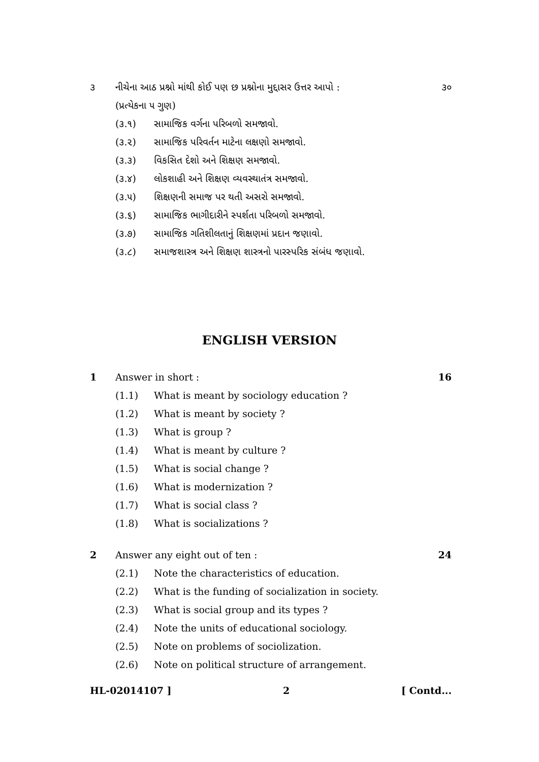૩ નીચેના આઠ પ્રશ્નો માંથી કોઈ પણ છ પ્રશ્નોના મુદ્દાસર ઉત્તર આપો : ૩૦
(પ્રત્યેકના ૫ ગુણ)
(૩.૧) સામાજિક વર્ગના પરિબળો સમજાવો.
(૩.૨) સામાજિક પરિવર્તન માટેના લક્ષણો સમજાવો.
(૩.૩) વિકસિત દેશો અને શિક્ષણ સમજાવો.
(૩.૪) લોકશાહી અને શિક્ષણ વ્યવસ્થાતંત્ર સમજાવો.
(૩.૫) શિક્ષણની સમાજ પર થતી અસરો સમજાવો.
(૩.૬) સામાજિક ભાગીદારીને સ્પર્શતા પરિબળો સમજાવો.
(૩.૭) સામાજિક ગતિશીલતાનું શિક્ષણમાં પ્રદાન જણાવો.
(૩.૮) સમાજશાસ્ત્ર અને શિક્ષણ શાસ્ત્રનો પારસ્પરિક સંબંધ જણાવો.
ENGLISH VERSION
1 Answer in short : 16
(1.1) What is meant by sociology education ?
(1.2) What is meant by society ?
(1.3) What is group ?
(1.4) What is meant by culture ?
(1.5) What is social change ?
(1.6) What is modernization ?
(1.7) What is social class ?
(1.8) What is socializations ?
2 Answer any eight out of ten : 24
(2.1) Note the characteristics of education.
(2.2) What is the funding of socialization in society.
(2.3) What is social group and its types ?
(2.4) Note the units of educational sociology.
(2.5) Note on problems of sociolization.
(2.6) Note on political structure of arrangement.
HL-02014107 ] 2 [ Contd...